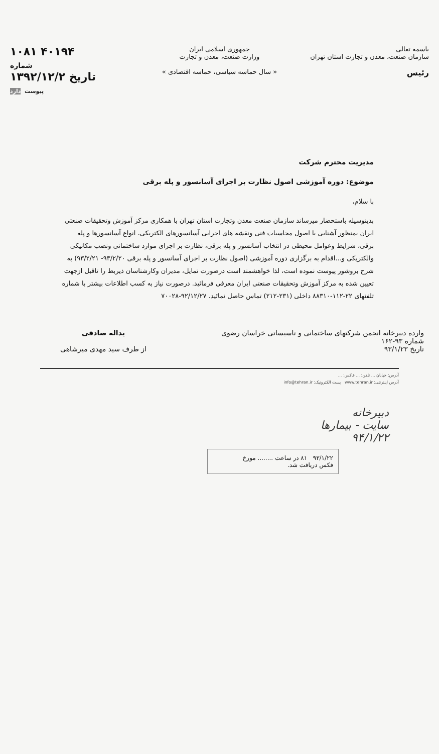باسمه تعالی
سازمان صنعت، معدن و تجارت استان تهران
رئیس
جمهوری اسلامی ایران
وزارت صنعت، معدن و تجارت
« سال حماسه سیاسی، حماسه اقتصادی »
۱۰۸۱ ۴۰۱۹۴
شماره
۱۳۹۲/۱۲/۲ تاریخ
پیوست دارد
مدیریت محترم شرکت
موضوع: دوره آموزشی اصول نظارت بر اجرای آسانسور و پله برقی
با سلام،
بدینوسیله باستحضار میرساند سازمان صنعت معدن وتجارت استان تهران با همکاری مرکز آموزش وتحقیقات صنعتی ایران بمنظور آشنایی با اصول محاسبات فنی ونقشه های اجرایی آسانسورهای الکتریکی، انواع آسانسورها و پله برقی، شرایط وعوامل محیطی در انتخاب آسانسور و پله برقی، نظارت بر اجرای موارد ساختمانی ونصب مکانیکی والکتریکی و...اقدام به برگزاری دوره آموزشی (اصول نظارت بر اجرای آسانسور و پله برقی ۹۳/۲/۲۰- ۹۳/۲/۲۱) به شرح بروشور پیوست نموده است، لذا خواهشمند است درصورت تمایل، مدیران وکارشناسان ذیربط را تاقبل ازجهت تعیین شده به مرکز آموزش وتحقیقات صنعتی ایران معرفی فرمائید. درصورت نیاز به کسب اطلاعات بیشتر با شماره تلفنهای ۲۲-۱۱۲-۸۸۳۱۰ داخلی (۲۳۱-۲۱۲) تماس حاصل نمائید. ۹۲/۱۲/۲۷-۷۰۰۲۸
وارده دبیرخانه انجمن شرکتهای ساختمانی و تاسیساتی خراسان رضوی
شماره ۹۳-۱۶۲
تاریخ ۹۳/۱/۲۳
یداله صادقی
از طرف سید مهدی میرشاهی
آدرس: خیابان ... تلفن: ... فاکس: ...
آدرس اینترنتی: www.tehran.ir پست الکترونیک: info@tehran.ir
دبیرخانه
سایت - بیمارها
۹۴/۱/۲۲
۹۳/۱/۲۲ ۸۱ در ساعت ........ مورخ
فکس دریافت شد.